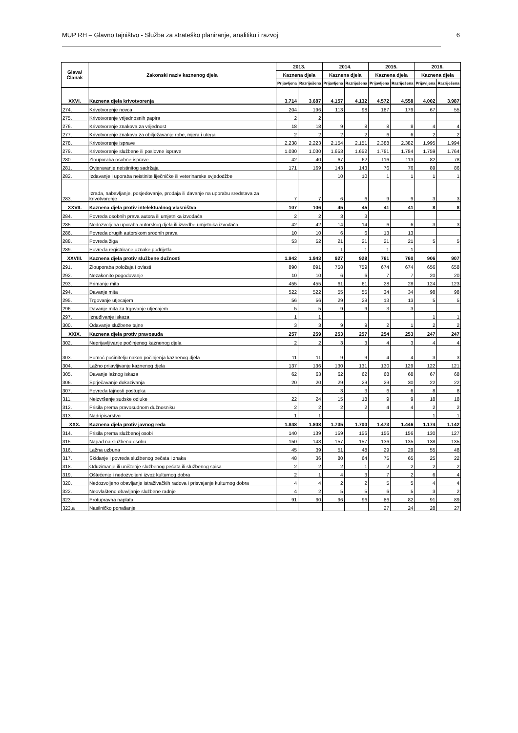MUP RH – Glavno tajništvo - Služba za strateško planiranje, analitiku i razvoj 6
| Glava/ Članak | Zakonski naziv kaznenog djela | 2013. | | 2014. | | 2015. | | 2016. | |
| --- | --- | --- | --- | --- | --- | --- | --- | --- | --- |
| | | Kaznena djela | | Kaznena djela | | Kaznena djela | | Kaznena djela | |
| | | Prijavljena | Razriješena | Prijavljena | Razriješena | Prijavljena | Razriješena | Prijavljena | Razriješena |
| XXVI. | Kaznena djela krivotvorenja | 3.714 | 3.687 | 4.157 | 4.132 | 4.572 | 4.558 | 4.002 | 3.987 |
| 274. | Krivotvorenje novca | 204 | 196 | 113 | 98 | 187 | 179 | 67 | 55 |
| 275. | Krivotvorenje vrijednosnih papira | 2 | 2 | | | | | | |
| 276. | Krivotvorenje znakova za vrijednost | 18 | 18 | 9 | 8 | 8 | 8 | 4 | 4 |
| 277. | Krivotvorenje znakova za obilježavanje robe, mjera i utega | 2 | 2 | 2 | 2 | 6 | 6 | 2 | 2 |
| 278. | Krivotvorenje isprave | 2.238 | 2.223 | 2.154 | 2.151 | 2.388 | 2.382 | 1.995 | 1.994 |
| 279. | Krivotvorenje službene ili poslovne isprave | 1.030 | 1.030 | 1.653 | 1.652 | 1.781 | 1.784 | 1.759 | 1.764 |
| 280. | Zlouporaba osobne isprave | 42 | 40 | 67 | 62 | 116 | 113 | 82 | 78 |
| 281. | Ovjeravanje neistinitog sadržaja | 171 | 169 | 143 | 143 | 76 | 76 | 89 | 86 |
| 282. | Izdavanje i uporaba neistinite liječničke ili veterinarske svjedodžbe | | | 10 | 10 | 1 | 1 | 1 | 1 |
| 283. | Izrada, nabavljanje, posjedovanje, prodaja ili davanje na uporabu sredstava za krivotvorenje | 7 | 7 | 6 | 6 | 9 | 9 | 3 | 3 |
| XXVII. | Kaznena djela protiv intelektualnog vlasništva | 107 | 106 | 45 | 45 | 41 | 41 | 8 | 8 |
| 284. | Povreda osobnih prava autora ili umjetnika izvođača | 2 | 2 | 3 | 3 | | | | |
| 285. | Nedozvoljena uporaba autorskog djela ili izvedbe umjetnika izvođača | 42 | 42 | 14 | 14 | 6 | 6 | 3 | 3 |
| 286. | Povreda drugih autorskom srodnih prava | 10 | 10 | 6 | 6 | 13 | 13 | | |
| 288. | Povreda žiga | 53 | 52 | 21 | 21 | 21 | 21 | 5 | 5 |
| 289. | Povreda registrirane oznake podrijetla | | | 1 | 1 | 1 | 1 | | |
| XXVIII. | Kaznena djela protiv službene dužnosti | 1.942 | 1.943 | 927 | 928 | 761 | 760 | 906 | 907 |
| 291. | Zlouporaba položaja i ovlasti | 890 | 891 | 758 | 759 | 674 | 674 | 656 | 658 |
| 292. | Nezakonito pogodovanje | 10 | 10 | 6 | 6 | 7 | 7 | 20 | 20 |
| 293. | Primanje mita | 455 | 455 | 61 | 61 | 28 | 28 | 124 | 123 |
| 294. | Davanje mita | 522 | 522 | 55 | 55 | 34 | 34 | 98 | 98 |
| 295. | Trgovanje utjecajem | 56 | 56 | 29 | 29 | 13 | 13 | 5 | 5 |
| 296. | Davanje mita za trgovanje utjecajem | 5 | 5 | 9 | 9 | 3 | 3 | | |
| 297. | Iznuđivanje iskaza | 1 | 1 | | | | | 1 | 1 |
| 300. | Odavanje službene tajne | 3 | 3 | 9 | 9 | 2 | 1 | 2 | 2 |
| XXIX. | Kaznena djela protiv pravosuđa | 257 | 259 | 253 | 257 | 254 | 253 | 247 | 247 |
| 302. | Neprijavljivanje počinjenog kaznenog djela | 2 | 2 | 3 | 3 | 4 | 3 | 4 | 4 |
| 303. | Pomoć počinitelju nakon počinjenja kaznenog djela | 11 | 11 | 9 | 9 | 4 | 4 | 3 | 3 |
| 304. | Lažno prijavljivanje kaznenog djela | 137 | 136 | 130 | 131 | 130 | 129 | 122 | 121 |
| 305. | Davanje lažnog iskaza | 62 | 63 | 62 | 62 | 68 | 68 | 67 | 68 |
| 306. | Sprječavanje dokazivanja | 20 | 20 | 29 | 29 | 29 | 30 | 22 | 22 |
| 307. | Povreda tajnosti postupka | | | 3 | 3 | 6 | 6 | 8 | 8 |
| 311. | Neizvršenje sudske odluke | 22 | 24 | 15 | 18 | 9 | 9 | 18 | 18 |
| 312. | Prisila prema pravosudnom dužnosniku | 2 | 2 | 2 | 2 | 4 | 4 | 2 | 2 |
| 313. | Nadripisarstvo | 1 | 1 | | | | | 1 | 1 |
| XXX. | Kaznena djela protiv javnog reda | 1.848 | 1.808 | 1.735 | 1.700 | 1.473 | 1.446 | 1.174 | 1.142 |
| 314. | Prisila prema službenoj osobi | 140 | 139 | 159 | 156 | 156 | 156 | 130 | 127 |
| 315. | Napad na službenu osobu | 150 | 148 | 157 | 157 | 136 | 135 | 138 | 135 |
| 316. | Lažna uzbuna | 45 | 39 | 51 | 48 | 29 | 29 | 55 | 48 |
| 317. | Skidanje i povreda službenog pečata i znaka | 48 | 36 | 80 | 64 | 75 | 65 | 25 | 22 |
| 318. | Oduzimanje ili uništenje službenog pečata ili službenog spisa | 2 | 2 | 2 | 1 | 2 | 2 | 2 | 2 |
| 319. | Oštećenje i nedozvoljeni izvoz kulturnog dobra | 2 | 1 | 4 | 3 | 7 | 2 | 6 | 4 |
| 320. | Nedozvoljeno obavljanje istraživačkih radova i prisvajanje kulturnog dobra | 4 | 4 | 2 | 2 | 5 | 5 | 4 | 4 |
| 322. | Neovlašteno obavljanje službene radnje | 4 | 2 | 5 | 5 | 6 | 5 | 3 | 2 |
| 323. | Protupravna naplata | 91 | 90 | 96 | 96 | 86 | 82 | 91 | 89 |
| 323.a | Nasilničko ponašanje | | | | | 27 | 24 | 28 | 27 |